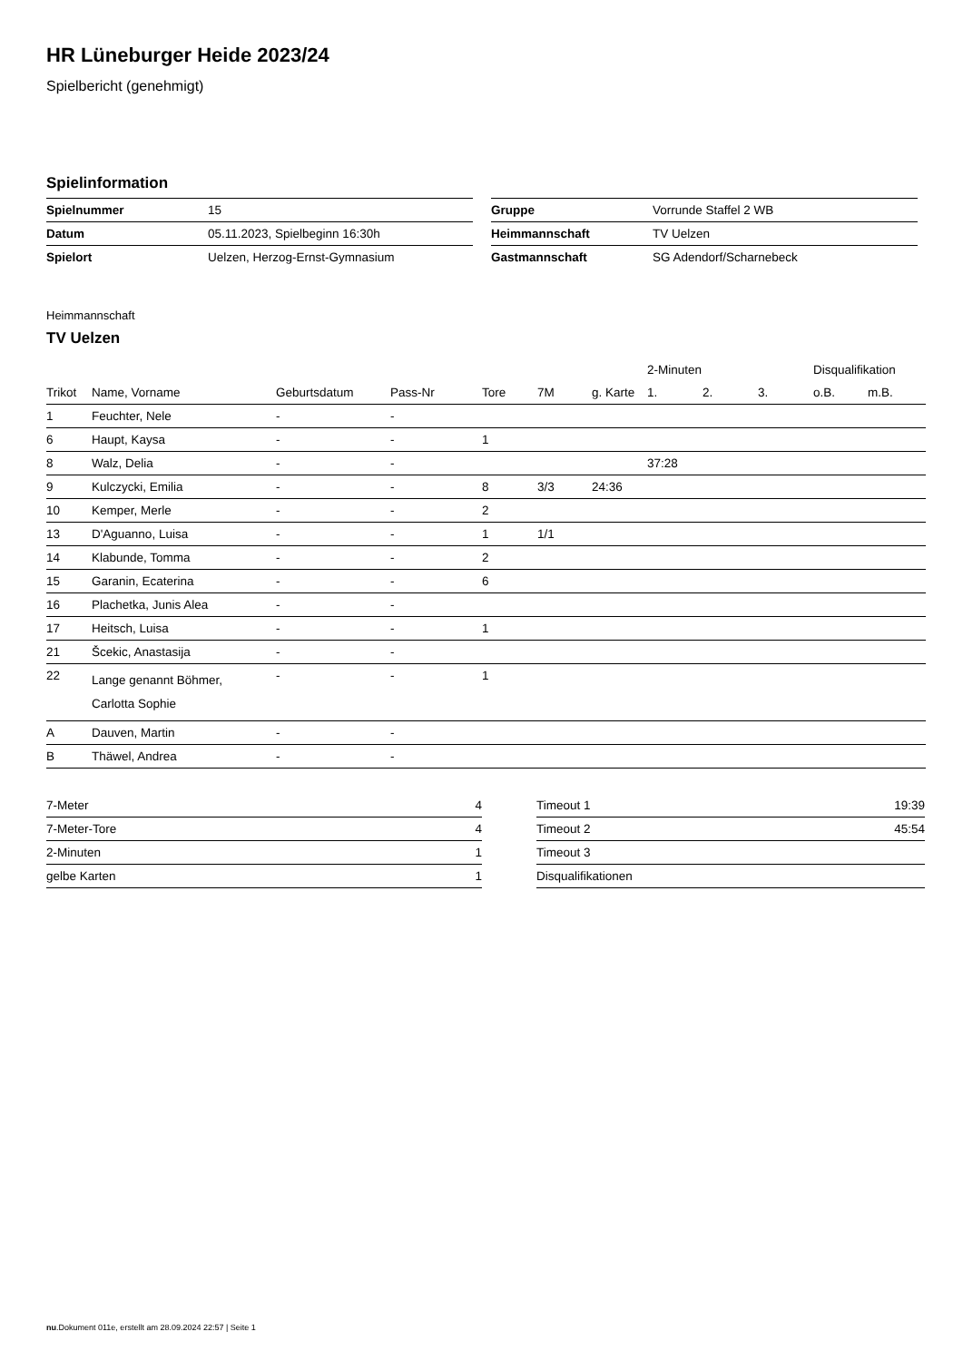HR Lüneburger Heide 2023/24
Spielbericht (genehmigt)
Spielinformation
| Spielnummer | 15 |
| Datum | 05.11.2023, Spielbeginn 16:30h |
| Spielort | Uelzen, Herzog-Ernst-Gymnasium |
| Gruppe | Vorrunde Staffel 2 WB |
| Heimmannschaft | TV Uelzen |
| Gastmannschaft | SG Adendorf/Scharnebeck |
Heimmannschaft
TV Uelzen
| | | | | | | | 2-Minuten | | | Disqualifikation | |
| --- | --- | --- | --- | --- | --- | --- | --- | --- | --- | --- | --- |
| Trikot | Name, Vorname | Geburtsdatum | Pass-Nr | Tore | 7M | g. Karte | 1. | 2. | 3. | o.B. | m.B. |
| 1 | Feuchter, Nele | - | - | | | | | | | | |
| 6 | Haupt, Kaysa | - | - | 1 | | | | | | | |
| 8 | Walz, Delia | - | - | | | | 37:28 | | | | |
| 9 | Kulczycki, Emilia | - | - | 8 | 3/3 | 24:36 | | | | | |
| 10 | Kemper, Merle | - | - | 2 | | | | | | | |
| 13 | D'Aguanno, Luisa | - | - | 1 | 1/1 | | | | | | |
| 14 | Klabunde, Tomma | - | - | 2 | | | | | | | |
| 15 | Garanin, Ecaterina | - | - | 6 | | | | | | | |
| 16 | Plachetka, Junis Alea | - | - | | | | | | | | |
| 17 | Heitsch, Luisa | - | - | 1 | | | | | | | |
| 21 | Šcekic, Anastasija | - | - | | | | | | | | |
| 22 | Lange genannt Böhmer, Carlotta Sophie | - | - | 1 | | | | | | | |
| A | Dauven, Martin | - | - | | | | | | | | |
| B | Thäwel, Andrea | - | - | | | | | | | | |
| 7-Meter | 4 |
| 7-Meter-Tore | 4 |
| 2-Minuten | 1 |
| gelbe Karten | 1 |
| Timeout 1 | 19:39 |
| Timeout 2 | 45:54 |
| Timeout 3 | |
| Disqualifikationen | |
nu.Dokument 011e, erstellt am 28.09.2024 22:57 | Seite 1